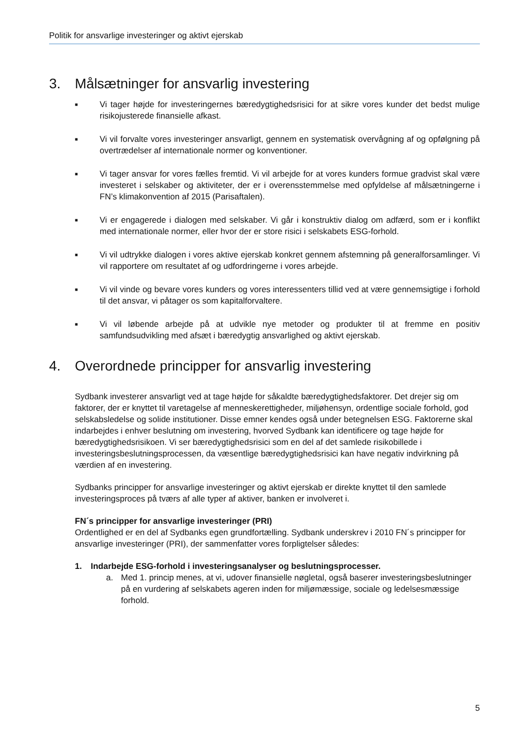Politik for ansvarlige investeringer og aktivt ejerskab
3. Målsætninger for ansvarlig investering
■
Vi tager højde for investeringernes bæredygtighedsrisici for at sikre vores kunder det bedst mulige risikojusterede finansielle afkast.
■
Vi vil forvalte vores investeringer ansvarligt, gennem en systematisk overvågning af og opfølgning på overtrædelser af internationale normer og konventioner.
■
Vi tager ansvar for vores fælles fremtid. Vi vil arbejde for at vores kunders formue gradvist skal være investeret i selskaber og aktiviteter, der er i overensstemmelse med opfyldelse af målsætningerne i FN’s klimakonvention af 2015 (Parisaftalen).
■
Vi er engagerede i dialogen med selskaber. Vi går i konstruktiv dialog om adfærd, som er i konflikt med internationale normer, eller hvor der er store risici i selskabets ESG-forhold.
■
Vi vil udtrykke dialogen i vores aktive ejerskab konkret gennem afstemning på generalforsamlinger. Vi vil rapportere om resultatet af og udfordringerne i vores arbejde.
■
Vi vil vinde og bevare vores kunders og vores interessenters tillid ved at være gennemsigtige i forhold til det ansvar, vi påtager os som kapitalforvaltere.
■
Vi vil løbende arbejde på at udvikle nye metoder og produkter til at fremme en positiv samfundsudvikling med afsæt i bæredygtig ansvarlighed og aktivt ejerskab.
4. Overordnede principper for ansvarlig investering
Sydbank investerer ansvarligt ved at tage højde for såkaldte bæredygtighedsfaktorer. Det drejer sig om faktorer, der er knyttet til varetagelse af menneskerettigheder, miljøhensyn, ordentlige sociale forhold, god selskabsledelse og solide institutioner. Disse emner kendes også under betegnelsen ESG. Faktorerne skal indarbejdes i enhver beslutning om investering, hvorved Sydbank kan identificere og tage højde for bæredygtighedsrisikoen. Vi ser bæredygtighedsrisici som en del af det samlede risikobillede i investeringsbeslutningsprocessen, da væsentlige bæredygtighedsrisici kan have negativ indvirkning på værdien af en investering.
Sydbanks principper for ansvarlige investeringer og aktivt ejerskab er direkte knyttet til den samlede investeringsproces på tværs af alle typer af aktiver, banken er involveret i.
FN´s principper for ansvarlige investeringer (PRI)
Ordentlighed er en del af Sydbanks egen grundfortælling. Sydbank underskrev i 2010 FN´s principper for ansvarlige investeringer (PRI), der sammenfatter vores forpligtelser således:
1. Indarbejde ESG-forhold i investeringsanalyser og beslutningsprocesser.
a. Med 1. princip menes, at vi, udover finansielle nøgletal, også baserer investeringsbeslutninger på en vurdering af selskabets ageren inden for miljømæssige, sociale og ledelsesmæssige forhold.
5